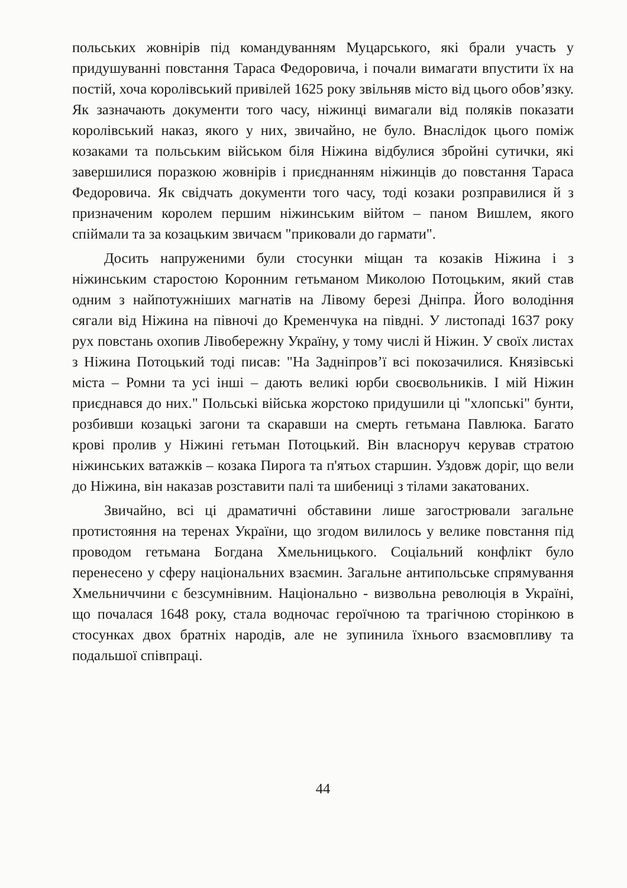польських жовнірів під командуванням Муцарського, які брали участь у придушуванні повстання Тараса Федоровича, і почали вимагати впустити їх на постій, хоча королівський привілей 1625 року звільняв місто від цього обов’язку. Як зазначають документи того часу, ніжинці вимагали від поляків показати королівський наказ, якого у них, звичайно, не було. Внаслідок цього поміж козаками та польським військом біля Ніжина відбулися збройні сутички, які завершилися поразкою жовнірів і приєднанням ніжинців до повстання Тараса Федоровича. Як свідчать документи того часу, тоді козаки розправилися й з призначеним королем першим ніжинським війтом – паном Вишлем, якого спіймали та за козацьким звичаєм "приковали до гармати".
Досить напруженими були стосунки міщан та козаків Ніжина і з ніжинським старостою Коронним гетьманом Миколою Потоцьким, який став одним з найпотужніших магнатів на Лівому березі Дніпра. Його володіння сягали від Ніжина на півночі до Кременчука на півдні. У листопаді 1637 року рух повстань охопив Лівобережну Україну, у тому числі й Ніжин. У своїх листах з Ніжина Потоцький тоді писав: "На Задніпров’ї всі покозачилися. Князівські міста – Ромни та усі інші – дають великі юрби своєвольників. І мій Ніжин приєднався до них." Польські війська жорстоко придушили ці "хлопські" бунти, розбивши козацькі загони та скаравши на смерть гетьмана Павлюка. Багато крові пролив у Ніжині гетьман Потоцький. Він власноруч керував стратою ніжинських ватажків – козака Пирога та п'ятьох старшин. Уздовж доріг, що вели до Ніжина, він наказав розставити палі та шибениці з тілами закатованих.
Звичайно, всі ці драматичні обставини лише загострювали загальне протистояння на теренах України, що згодом вилилось у велике повстання під проводом гетьмана Богдана Хмельницького. Соціальний конфлікт було перенесено у сферу національних взаємин. Загальне антипольське спрямування Хмельниччини є безсумнівним. Національно - визвольна революція в Україні, що почалася 1648 року, стала водночас героїчною та трагічною сторінкою в стосунках двох братніх народів, але не зупинила їхнього взаємовпливу та подальшої співпраці.
44